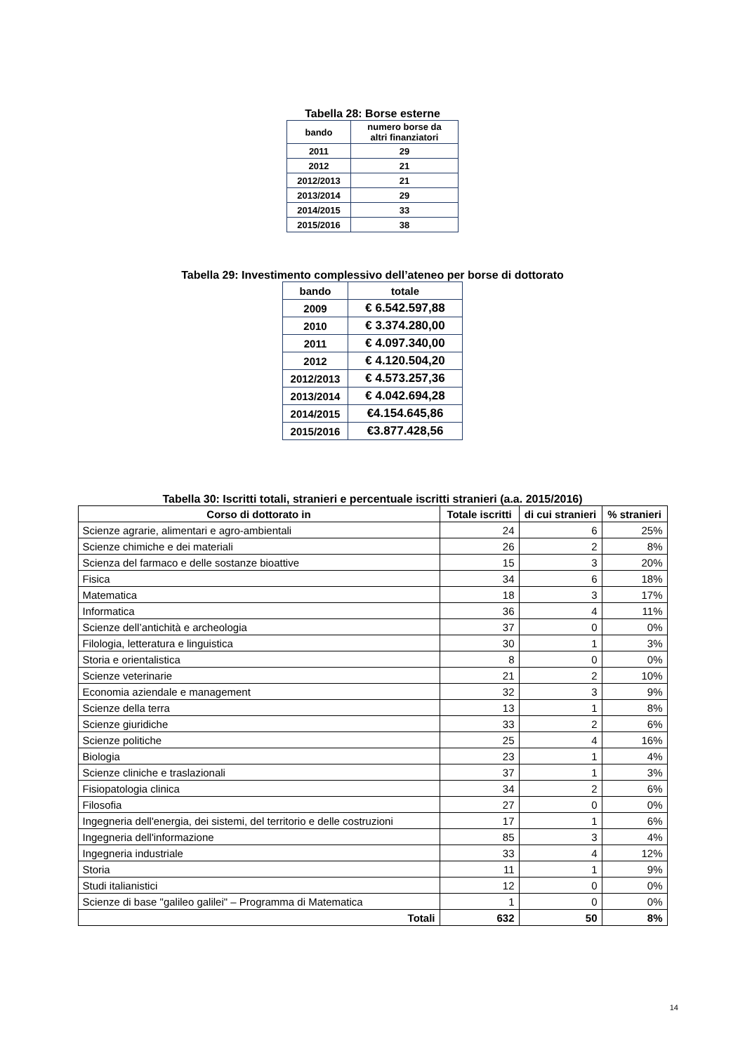Tabella 28: Borse esterne
| bando | numero borse da altri finanziatori |
| --- | --- |
| 2011 | 29 |
| 2012 | 21 |
| 2012/2013 | 21 |
| 2013/2014 | 29 |
| 2014/2015 | 33 |
| 2015/2016 | 38 |
Tabella 29: Investimento complessivo dell’ateneo per borse di dottorato
| bando | totale |
| --- | --- |
| 2009 | € 6.542.597,88 |
| 2010 | € 3.374.280,00 |
| 2011 | € 4.097.340,00 |
| 2012 | € 4.120.504,20 |
| 2012/2013 | € 4.573.257,36 |
| 2013/2014 | € 4.042.694,28 |
| 2014/2015 | €4.154.645,86 |
| 2015/2016 | €3.877.428,56 |
Tabella 30: Iscritti totali, stranieri e percentuale iscritti stranieri (a.a. 2015/2016)
| Corso di dottorato in | Totale iscritti | di cui stranieri | % stranieri |
| --- | --- | --- | --- |
| Scienze agrarie, alimentari e agro-ambientali | 24 | 6 | 25% |
| Scienze chimiche e dei materiali | 26 | 2 | 8% |
| Scienza del farmaco e delle sostanze bioattive | 15 | 3 | 20% |
| Fisica | 34 | 6 | 18% |
| Matematica | 18 | 3 | 17% |
| Informatica | 36 | 4 | 11% |
| Scienze dell’antichità e archeologia | 37 | 0 | 0% |
| Filologia, letteratura e linguistica | 30 | 1 | 3% |
| Storia e orientalistica | 8 | 0 | 0% |
| Scienze veterinarie | 21 | 2 | 10% |
| Economia aziendale e management | 32 | 3 | 9% |
| Scienze della terra | 13 | 1 | 8% |
| Scienze giuridiche | 33 | 2 | 6% |
| Scienze politiche | 25 | 4 | 16% |
| Biologia | 23 | 1 | 4% |
| Scienze cliniche e traslazionali | 37 | 1 | 3% |
| Fisiopatologia clinica | 34 | 2 | 6% |
| Filosofia | 27 | 0 | 0% |
| Ingegneria dell'energia, dei sistemi, del territorio e delle costruzioni | 17 | 1 | 6% |
| Ingegneria dell'informazione | 85 | 3 | 4% |
| Ingegneria industriale | 33 | 4 | 12% |
| Storia | 11 | 1 | 9% |
| Studi italianistici | 12 | 0 | 0% |
| Scienze di base "galileo galilei" – Programma di Matematica | 1 | 0 | 0% |
| Totali | 632 | 50 | 8% |
14